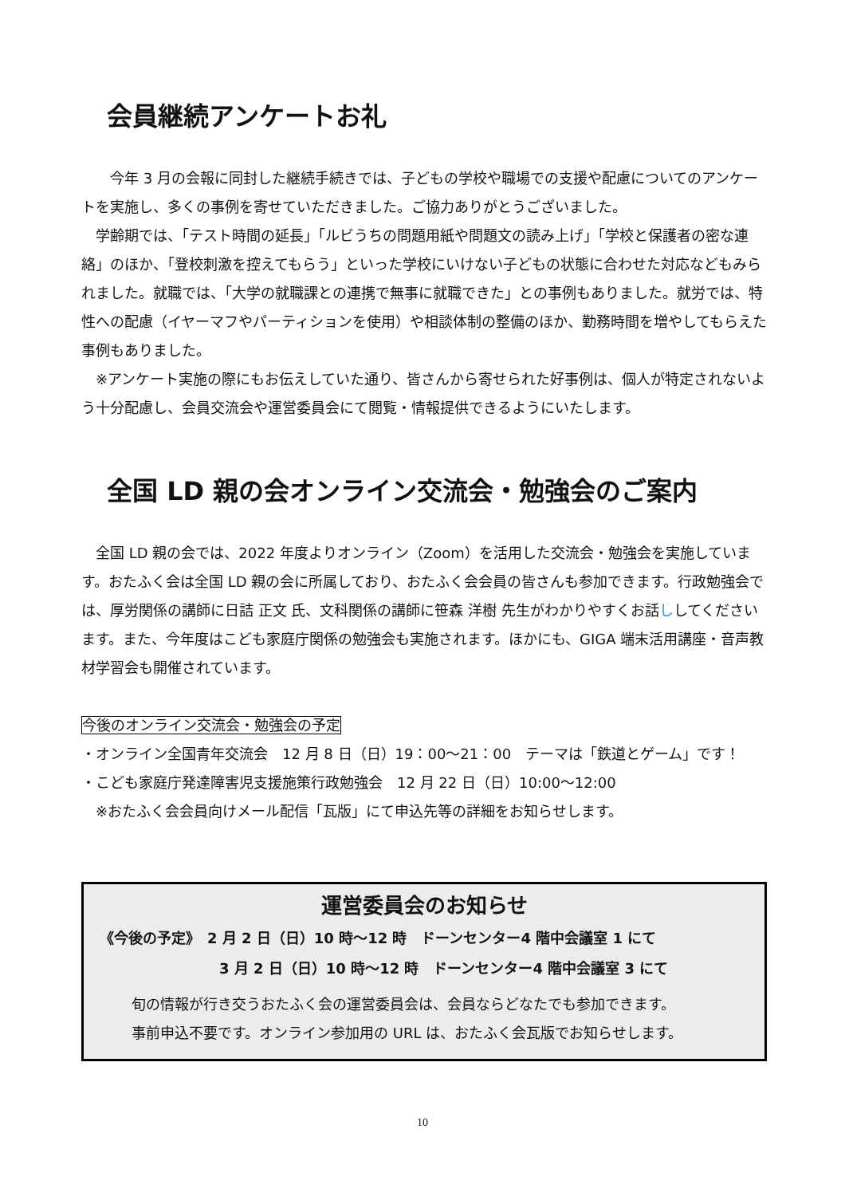会員継続アンケートお礼
　　今年 3 月の会報に同封した継続手続きでは、子どもの学校や職場での支援や配慮についてのアンケートを実施し、多くの事例を寄せていただきました。ご協力ありがとうございました。
　学齢期では、「テスト時間の延長」「ルビうちの問題用紙や問題文の読み上げ」「学校と保護者の密な連絡」のほか、「登校刺激を控えてもらう」といった学校にいけない子どもの状態に合わせた対応などもみられました。就職では、「大学の就職課との連携で無事に就職できた」との事例もありました。就労では、特性への配慮（イヤーマフやパーティションを使用）や相談体制の整備のほか、勤務時間を増やしてもらえた事例もありました。
　※アンケート実施の際にもお伝えしていた通り、皆さんから寄せられた好事例は、個人が特定されないよう十分配慮し、会員交流会や運営委員会にて閲覧・情報提供できるようにいたします。
全国 LD 親の会オンライン交流会・勉強会のご案内
　全国 LD 親の会では、2022 年度よりオンライン（Zoom）を活用した交流会・勉強会を実施しています。おたふく会は全国 LD 親の会に所属しており、おたふく会会員の皆さんも参加できます。行政勉強会では、厚労関係の講師に日詰 正文 氏、文科関係の講師に笹森 洋樹 先生がわかりやすくお話ししてくださいます。また、今年度はこども家庭庁関係の勉強会も実施されます。ほかにも、GIGA 端末活用講座・音声教材学習会も開催されています。
今後のオンライン交流会・勉強会の予定
・オンライン全国青年交流会　12 月 8 日（日）19：00～21：00　テーマは「鉄道とゲーム」です！
・こども家庭庁発達障害児支援施策行政勉強会　12 月 22 日（日）10:00～12:00
　※おたふく会会員向けメール配信「瓦版」にて申込先等の詳細をお知らせします。
運営委員会のお知らせ
《今後の予定》　2 月 2 日（日）10 時～12 時　ドーンセンター4 階中会議室 1 にて
3 月 2 日（日）10 時～12 時　ドーンセンター4 階中会議室 3 にて
旬の情報が行き交うおたふく会の運営委員会は、会員ならどなたでも参加できます。
事前申込不要です。オンライン参加用の URL は、おたふく会瓦版でお知らせします。
10